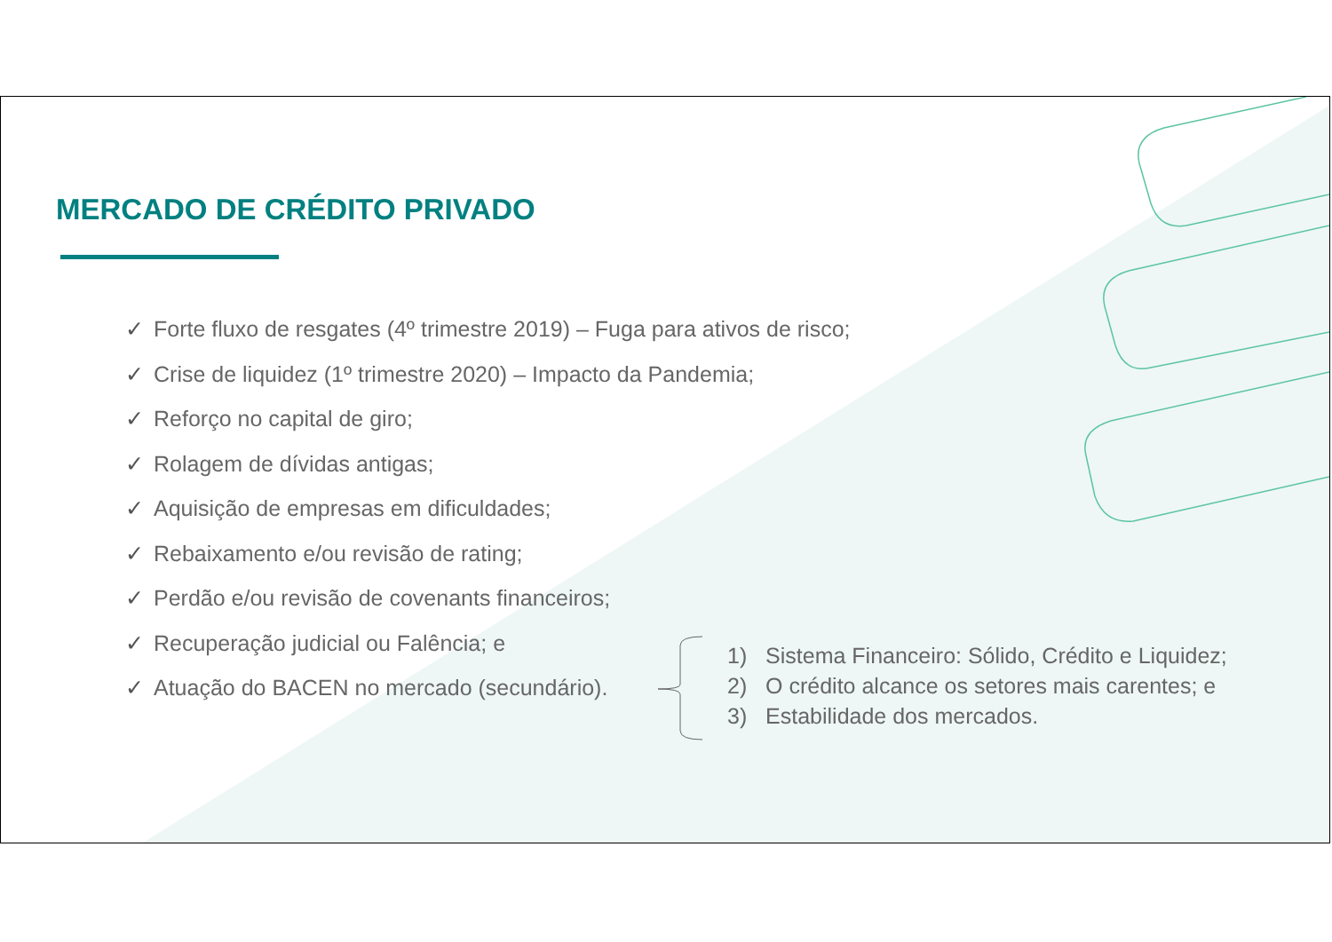MERCADO DE CRÉDITO PRIVADO
✓ Forte fluxo de resgates (4º trimestre 2019) – Fuga para ativos de risco;
✓ Crise de liquidez (1º trimestre 2020) – Impacto da Pandemia;
✓ Reforço no capital de giro;
✓ Rolagem de dívidas antigas;
✓ Aquisição de empresas em dificuldades;
✓ Rebaixamento e/ou revisão de rating;
✓ Perdão e/ou revisão de covenants financeiros;
✓ Recuperação judicial ou Falência; e
✓ Atuação do BACEN no mercado (secundário).
1) Sistema Financeiro: Sólido, Crédito e Liquidez;
2) O crédito alcance os setores mais carentes; e
3) Estabilidade dos mercados.